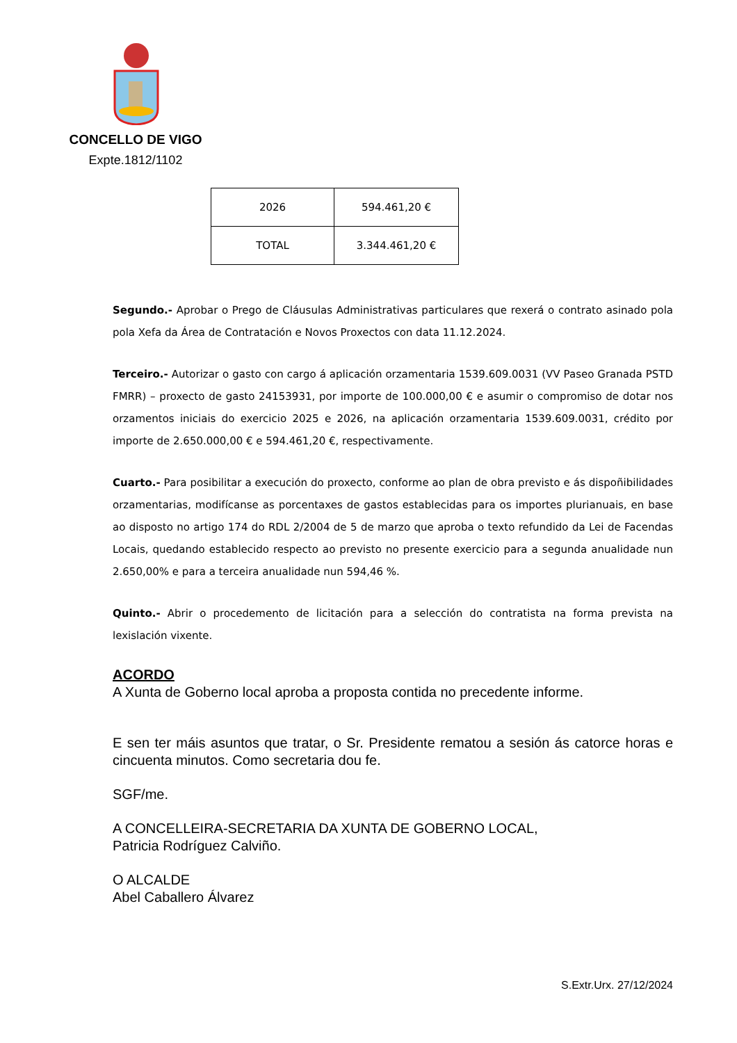CONCELLO DE VIGO
Expte.1812/1102
| 2026 | 594.461,20 € |
| TOTAL | 3.344.461,20 € |
Segundo.- Aprobar o Prego de Cláusulas Administrativas particulares que rexerá o contrato asinado pola pola Xefa da Área de Contratación e Novos Proxectos con data 11.12.2024.
Terceiro.- Autorizar o gasto con cargo á aplicación orzamentaria 1539.609.0031 (VV Paseo Granada PSTD FMRR) – proxecto de gasto 24153931, por importe de 100.000,00 € e asumir o compromiso de dotar nos orzamentos iniciais do exercicio 2025 e 2026, na aplicación orzamentaria 1539.609.0031, crédito por importe de 2.650.000,00 € e 594.461,20 €, respectivamente.
Cuarto.- Para posibilitar a execución do proxecto, conforme ao plan de obra previsto e ás dispoñibilidades orzamentarias, modifícanse as porcentaxes de gastos establecidas para os importes plurianuais, en base ao disposto no artigo 174 do RDL 2/2004 de 5 de marzo que aproba o texto refundido da Lei de Facendas Locais, quedando establecido respecto ao previsto no presente exercicio para a segunda anualidade nun 2.650,00% e para a terceira anualidade nun 594,46 %.
Quinto.- Abrir o procedemento de licitación para a selección do contratista na forma prevista na lexislación vixente.
ACORDO
A Xunta de Goberno local aproba a proposta contida no precedente informe.
E sen ter máis asuntos que tratar, o Sr. Presidente rematou a sesión ás catorce horas e cincuenta minutos. Como secretaria dou fe.
SGF/me.
A CONCELLEIRA-SECRETARIA DA XUNTA DE GOBERNO LOCAL,
Patricia Rodríguez Calviño.
O ALCALDE
Abel Caballero Álvarez
S.Extr.Urx. 27/12/2024